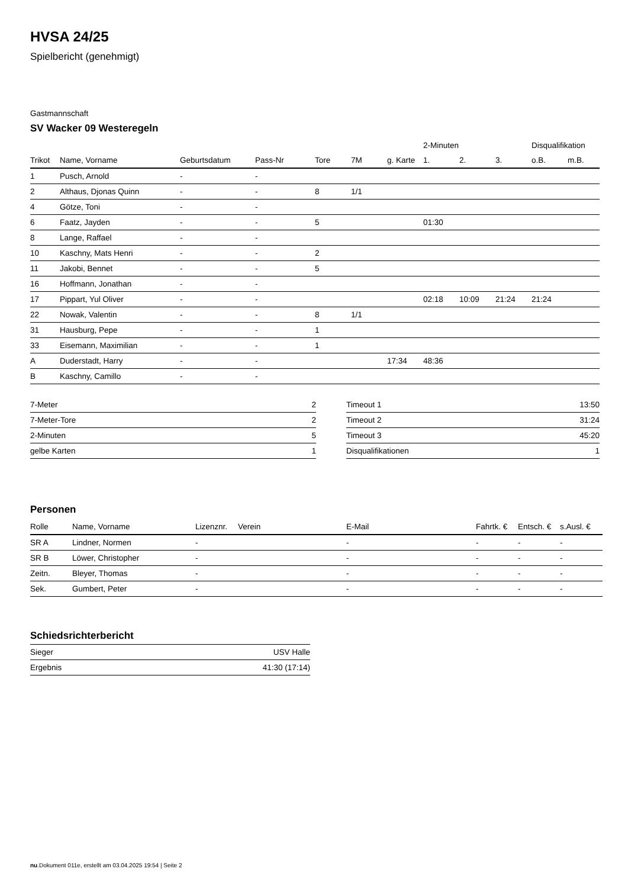HVSA 24/25
Spielbericht (genehmigt)
Gastmannschaft
SV Wacker 09 Westeregeln
| | | | | | | | 2-Minuten | | | Disqualifikation | |
| --- | --- | --- | --- | --- | --- | --- | --- | --- | --- | --- | --- |
| Trikot | Name, Vorname | Geburtsdatum | Pass-Nr | Tore | 7M | g. Karte | 1. | 2. | 3. | o.B. | m.B. |
| 1 | Pusch, Arnold | - | - | | | | | | | | |
| 2 | Althaus, Djonas Quinn | - | - | 8 | 1/1 | | | | | | |
| 4 | Götze, Toni | - | - | | | | | | | | |
| 6 | Faatz, Jayden | - | - | 5 | | | 01:30 | | | | |
| 8 | Lange, Raffael | - | - | | | | | | | | |
| 10 | Kaschny, Mats Henri | - | - | 2 | | | | | | | |
| 11 | Jakobi, Bennet | - | - | 5 | | | | | | | |
| 16 | Hoffmann, Jonathan | - | - | | | | | | | | |
| 17 | Pippart, Yul Oliver | - | - | | | | 02:18 | 10:09 | 21:24 | 21:24 | |
| 22 | Nowak, Valentin | - | - | 8 | 1/1 | | | | | | |
| 31 | Hausburg, Pepe | - | - | 1 | | | | | | | |
| 33 | Eisemann, Maximilian | - | - | 1 | | | | | | | |
| A | Duderstadt, Harry | - | - | | | 17:34 | 48:36 | | | | |
| B | Kaschny, Camillo | - | - | | | | | | | | |
| 7-Meter | 2 |
| 7-Meter-Tore | 2 |
| 2-Minuten | 5 |
| gelbe Karten | 1 |
| Timeout 1 | 13:50 |
| Timeout 2 | 31:24 |
| Timeout 3 | 45:20 |
| Disqualifikationen | 1 |
Personen
| Rolle | Name, Vorname | Lizenznr. | Verein | E-Mail | Fahrtk. € | Entsch. € | s.Ausl. € |
| --- | --- | --- | --- | --- | --- | --- | --- |
| SR A | Lindner, Normen | - | | - | - | - | - |
| SR B | Löwer, Christopher | - | | - | - | - | - |
| Zeitn. | Bleyer, Thomas | - | | - | - | - | - |
| Sek. | Gumbert, Peter | - | | - | - | - | - |
Schiedsrichterbericht
| Sieger | USV Halle |
| Ergebnis | 41:30 (17:14) |
nu.Dokument 011e, erstellt am 03.04.2025 19:54 | Seite 2